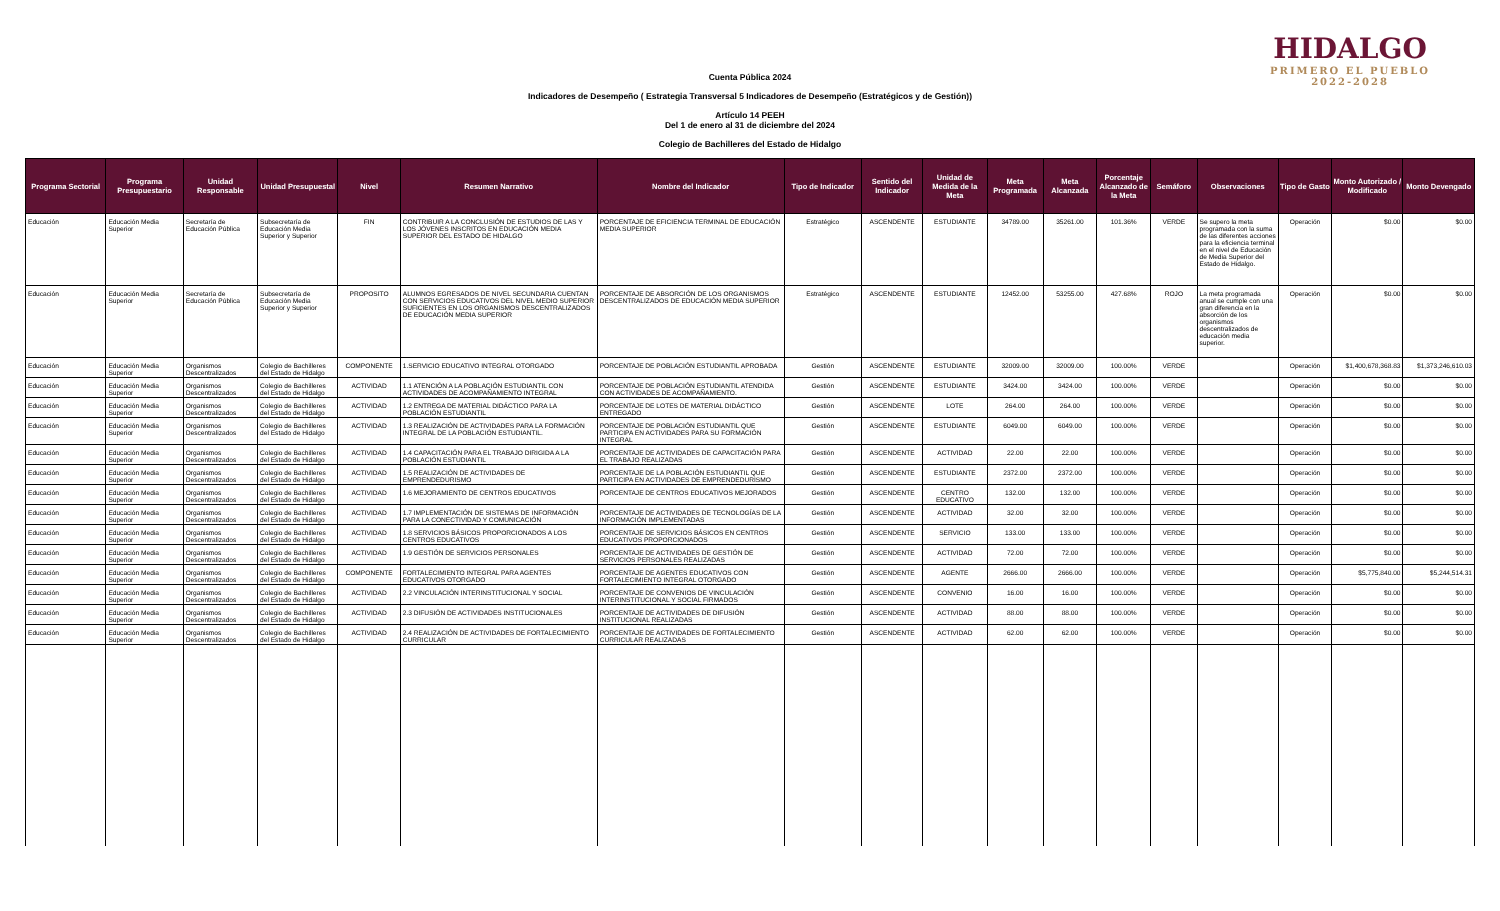HIDALGO
PRIMERO EL PUEBLO
2022-2028
Cuenta Pública 2024
Indicadores de Desempeño ( Estrategia Transversal 5 Indicadores de Desempeño (Estratégicos y de Gestión))
Artículo 14 PEEH
Del 1 de enero al 31 de diciembre del 2024
Colegio de Bachilleres del Estado de Hidalgo
| Programa Sectorial | Programa Presupuestario | Unidad Responsable | Unidad Presupuestal | Nivel | Resumen Narrativo | Nombre del Indicador | Tipo de Indicador | Sentido del Indicador | Unidad de Medida de la Meta | Meta Programada | Meta Alcanzada | Porcentaje Alcanzado de la Meta | Semáforo | Observaciones | Tipo de Gasto | Monto Autorizado / Modificado | Monto Devengado |
| --- | --- | --- | --- | --- | --- | --- | --- | --- | --- | --- | --- | --- | --- | --- | --- | --- | --- |
| Educación | Educación Media Superior | Secretaría de Educación Pública | Subsecretaría de Educación Media Superior y Superior | FIN | CONTRIBUIR A LA CONCLUSIÓN DE ESTUDIOS DE LAS Y LOS JÓVENES INSCRITOS EN EDUCACIÓN MEDIA SUPERIOR DEL ESTADO DE HIDALGO | PORCENTAJE DE EFICIENCIA TERMINAL DE EDUCACIÓN MEDIA SUPERIOR | Estratégico | ASCENDENTE | ESTUDIANTE | 34789.00 | 35261.00 | 101.36% | VERDE | Se supero la meta programada con la suma de las diferentes acciones para la eficiencia terminal en el nivel de Educación de Media Superior del Estado de Hidalgo. | Operación | $0.00 | $0.00 |
| Educación | Educación Media Superior | Secretaría de Educación Pública | Subsecretaría de Educación Media Superior y Superior | PROPOSITO | ALUMNOS EGRESADOS DE NIVEL SECUNDARIA CUENTAN CON SERVICIOS EDUCATIVOS DEL NIVEL MEDIO SUPERIOR SUFICIENTES EN LOS ORGANISMOS DESCENTRALIZADOS DE EDUCACIÓN MEDIA SUPERIOR | PORCENTAJE DE ABSORCIÓN DE LOS ORGANISMOS DESCENTRALIZADOS DE EDUCACIÓN MEDIA SUPERIOR | Estratégico | ASCENDENTE | ESTUDIANTE | 12452.00 | 53255.00 | 427.68% | ROJO | La meta programada anual se cumple con una gran diferencia en la absorción de los organismos descentralizados de educación media superior. | Operación | $0.00 | $0.00 |
| Educación | Educación Media Superior | Organismos Descentralizados | Colegio de Bachilleres del Estado de Hidalgo | COMPONENTE | 1.SERVICIO EDUCATIVO INTEGRAL OTORGADO | PORCENTAJE DE POBLACIÓN ESTUDIANTIL APROBADA | Gestión | ASCENDENTE | ESTUDIANTE | 32009.00 | 32009.00 | 100.00% | VERDE | | Operación | $1,400,678,368.83 | $1,373,246,610.03 |
| Educación | Educación Media Superior | Organismos Descentralizados | Colegio de Bachilleres del Estado de Hidalgo | ACTIVIDAD | 1.1 ATENCIÓN A LA POBLACIÓN ESTUDIANTIL CON ACTIVIDADES DE ACOMPAÑAMIENTO INTEGRAL | PORCENTAJE DE POBLACIÓN ESTUDIANTIL ATENDIDA CON ACTIVIDADES DE ACOMPAÑAMIENTO. | Gestión | ASCENDENTE | ESTUDIANTE | 3424.00 | 3424.00 | 100.00% | VERDE | | Operación | $0.00 | $0.00 |
| Educación | Educación Media Superior | Organismos Descentralizados | Colegio de Bachilleres del Estado de Hidalgo | ACTIVIDAD | 1.2 ENTREGA DE MATERIAL DIDÁCTICO PARA LA POBLACIÓN ESTUDIANTIL | PORCENTAJE DE LOTES DE MATERIAL DIDÁCTICO ENTREGADO | Gestión | ASCENDENTE | LOTE | 264.00 | 264.00 | 100.00% | VERDE | | Operación | $0.00 | $0.00 |
| Educación | Educación Media Superior | Organismos Descentralizados | Colegio de Bachilleres del Estado de Hidalgo | ACTIVIDAD | 1.3 REALIZACIÓN DE ACTIVIDADES PARA LA FORMACIÓN INTEGRAL DE LA POBLACIÓN ESTUDIANTIL. | PORCENTAJE DE POBLACIÓN ESTUDIANTIL QUE PARTICIPA EN ACTIVIDADES PARA SU FORMACIÓN INTEGRAL | Gestión | ASCENDENTE | ESTUDIANTE | 6049.00 | 6049.00 | 100.00% | VERDE | | Operación | $0.00 | $0.00 |
| Educación | Educación Media Superior | Organismos Descentralizados | Colegio de Bachilleres del Estado de Hidalgo | ACTIVIDAD | 1.4 CAPACITACIÓN PARA EL TRABAJO DIRIGIDA A LA POBLACIÓN ESTUDIANTIL | PORCENTAJE DE ACTIVIDADES DE CAPACITACIÓN PARA EL TRABAJO REALIZADAS | Gestión | ASCENDENTE | ACTIVIDAD | 22.00 | 22.00 | 100.00% | VERDE | | Operación | $0.00 | $0.00 |
| Educación | Educación Media Superior | Organismos Descentralizados | Colegio de Bachilleres del Estado de Hidalgo | ACTIVIDAD | 1.5 REALIZACIÓN DE ACTIVIDADES DE EMPRENDEDURISMO | PORCENTAJE DE LA POBLACIÓN ESTUDIANTIL QUE PARTICIPA EN ACTIVIDADES DE EMPRENDEDURISMO | Gestión | ASCENDENTE | ESTUDIANTE | 2372.00 | 2372.00 | 100.00% | VERDE | | Operación | $0.00 | $0.00 |
| Educación | Educación Media Superior | Organismos Descentralizados | Colegio de Bachilleres del Estado de Hidalgo | ACTIVIDAD | 1.6 MEJORAMIENTO DE CENTROS EDUCATIVOS | PORCENTAJE DE CENTROS EDUCATIVOS MEJORADOS | Gestión | ASCENDENTE | CENTRO EDUCATIVO | 132.00 | 132.00 | 100.00% | VERDE | | Operación | $0.00 | $0.00 |
| Educación | Educación Media Superior | Organismos Descentralizados | Colegio de Bachilleres del Estado de Hidalgo | ACTIVIDAD | 1.7 IMPLEMENTACIÓN DE SISTEMAS DE INFORMACIÓN PARA LA CONECTIVIDAD Y COMUNICACIÓN | PORCENTAJE DE ACTIVIDADES DE TECNOLOGÍAS DE LA INFORMACIÓN IMPLEMENTADAS | Gestión | ASCENDENTE | ACTIVIDAD | 32.00 | 32.00 | 100.00% | VERDE | | Operación | $0.00 | $0.00 |
| Educación | Educación Media Superior | Organismos Descentralizados | Colegio de Bachilleres del Estado de Hidalgo | ACTIVIDAD | 1.8 SERVICIOS BÁSICOS PROPORCIONADOS A LOS CENTROS EDUCATIVOS | PORCENTAJE DE SERVICIOS BÁSICOS EN CENTROS EDUCATIVOS PROPORCIONADOS | Gestión | ASCENDENTE | SERVICIO | 133.00 | 133.00 | 100.00% | VERDE | | Operación | $0.00 | $0.00 |
| Educación | Educación Media Superior | Organismos Descentralizados | Colegio de Bachilleres del Estado de Hidalgo | ACTIVIDAD | 1.9 GESTIÓN DE SERVICIOS PERSONALES | PORCENTAJE DE ACTIVIDADES DE GESTIÓN DE SERVICIOS PERSONALES REALIZADAS | Gestión | ASCENDENTE | ACTIVIDAD | 72.00 | 72.00 | 100.00% | VERDE | | Operación | $0.00 | $0.00 |
| Educación | Educación Media Superior | Organismos Descentralizados | Colegio de Bachilleres del Estado de Hidalgo | COMPONENTE | FORTALECIMIENTO INTEGRAL PARA AGENTES EDUCATIVOS OTORGADO | PORCENTAJE DE AGENTES EDUCATIVOS CON FORTALECIMIENTO INTEGRAL OTORGADO | Gestión | ASCENDENTE | AGENTE | 2666.00 | 2666.00 | 100.00% | VERDE | | Operación | $5,775,840.00 | $5,244,514.31 |
| Educación | Educación Media Superior | Organismos Descentralizados | Colegio de Bachilleres del Estado de Hidalgo | ACTIVIDAD | 2.2 VINCULACIÓN INTERINSTITUCIONAL Y SOCIAL | PORCENTAJE DE CONVENIOS DE VINCULACIÓN INTERINSTITUCIONAL Y SOCIAL FIRMADOS | Gestión | ASCENDENTE | CONVENIO | 16.00 | 16.00 | 100.00% | VERDE | | Operación | $0.00 | $0.00 |
| Educación | Educación Media Superior | Organismos Descentralizados | Colegio de Bachilleres del Estado de Hidalgo | ACTIVIDAD | 2.3 DIFUSIÓN DE ACTIVIDADES INSTITUCIONALES | PORCENTAJE DE ACTIVIDADES DE DIFUSIÓN INSTITUCIONAL REALIZADAS | Gestión | ASCENDENTE | ACTIVIDAD | 88.00 | 88.00 | 100.00% | VERDE | | Operación | $0.00 | $0.00 |
| Educación | Educación Media Superior | Organismos Descentralizados | Colegio de Bachilleres del Estado de Hidalgo | ACTIVIDAD | 2.4 REALIZACIÓN DE ACTIVIDADES DE FORTALECIMIENTO CURRICULAR | PORCENTAJE DE ACTIVIDADES DE FORTALECIMIENTO CURRICULAR REALIZADAS | Gestión | ASCENDENTE | ACTIVIDAD | 62.00 | 62.00 | 100.00% | VERDE | | Operación | $0.00 | $0.00 |